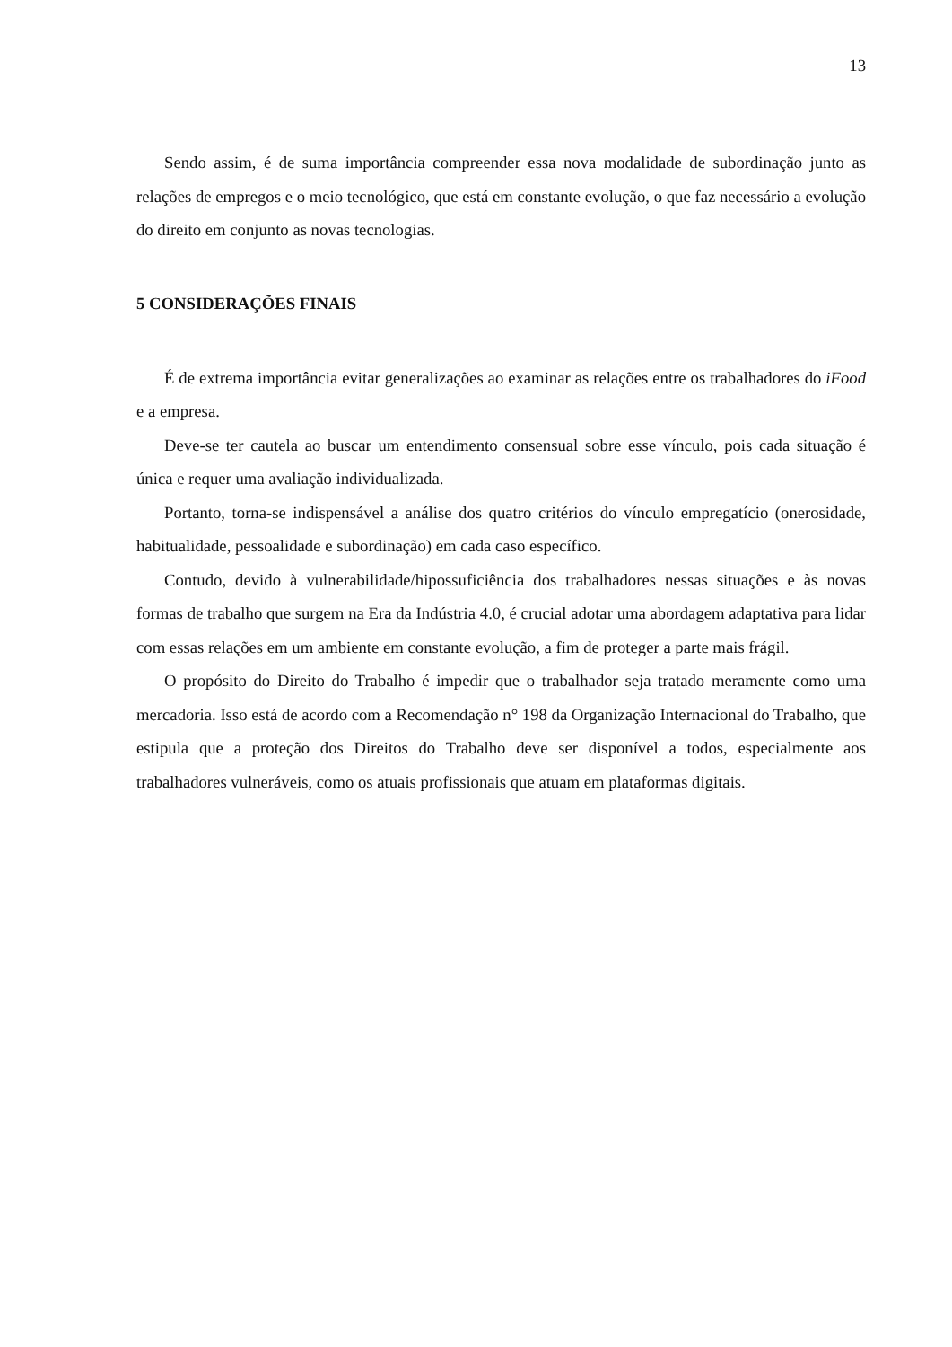13
Sendo assim, é de suma importância compreender essa nova modalidade de subordinação junto as relações de empregos e o meio tecnológico, que está em constante evolução, o que faz necessário a evolução do direito em conjunto as novas tecnologias.
5 CONSIDERAÇÕES FINAIS
É de extrema importância evitar generalizações ao examinar as relações entre os trabalhadores do iFood e a empresa.
Deve-se ter cautela ao buscar um entendimento consensual sobre esse vínculo, pois cada situação é única e requer uma avaliação individualizada.
Portanto, torna-se indispensável a análise dos quatro critérios do vínculo empregatício (onerosidade, habitualidade, pessoalidade e subordinação) em cada caso específico.
Contudo, devido à vulnerabilidade/hipossuficiência dos trabalhadores nessas situações e às novas formas de trabalho que surgem na Era da Indústria 4.0, é crucial adotar uma abordagem adaptativa para lidar com essas relações em um ambiente em constante evolução, a fim de proteger a parte mais frágil.
O propósito do Direito do Trabalho é impedir que o trabalhador seja tratado meramente como uma mercadoria. Isso está de acordo com a Recomendação n° 198 da Organização Internacional do Trabalho, que estipula que a proteção dos Direitos do Trabalho deve ser disponível a todos, especialmente aos trabalhadores vulneráveis, como os atuais profissionais que atuam em plataformas digitais.